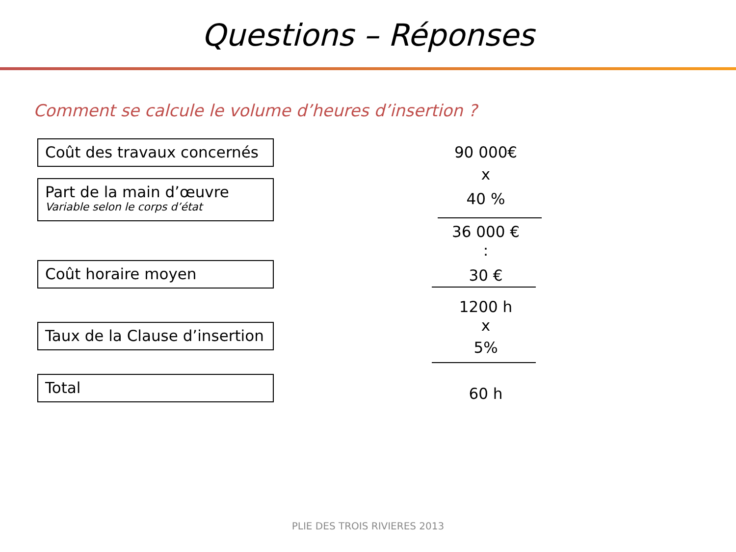Questions – Réponses
Comment se calcule le volume d’heures d’insertion ?
Coût des travaux concernés
90 000€
x
Part de la main d’œuvre
Variable selon le corps d’état
40 %
36 000 €
:
Coût horaire moyen 30 €
1200 h
x
Taux de la Clause d’insertion
5%
Total
60 h
PLIE DES TROIS RIVIERES 2013